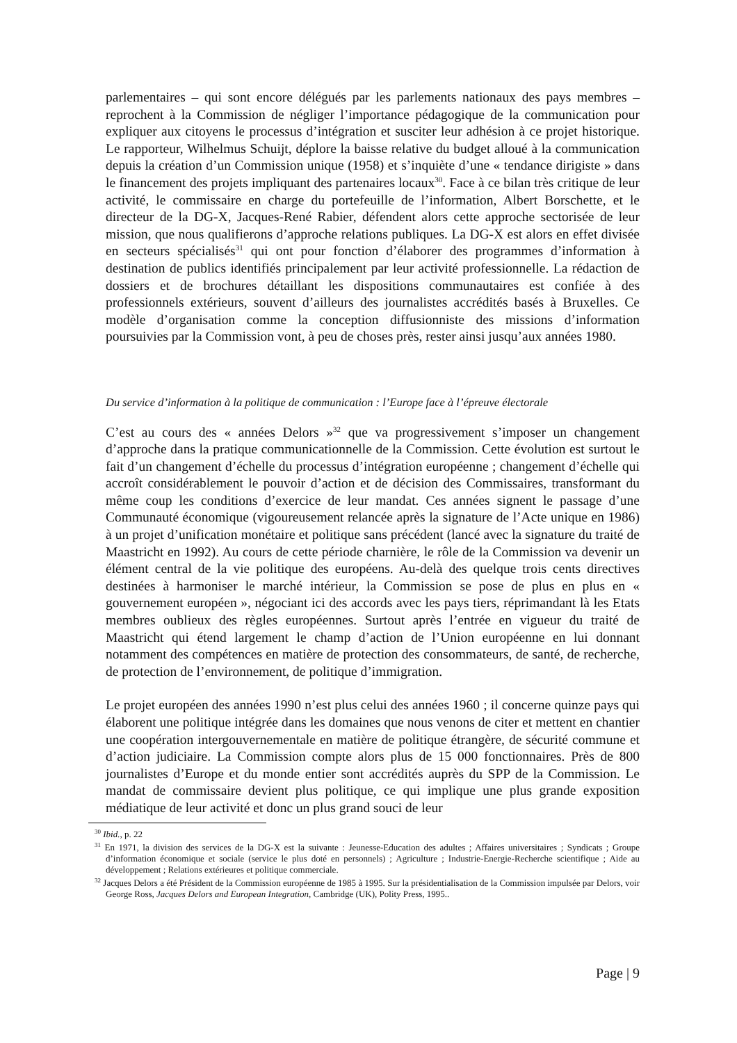parlementaires – qui sont encore délégués par les parlements nationaux des pays membres – reprochent à la Commission de négliger l’importance pédagogique de la communication pour expliquer aux citoyens le processus d’intégration et susciter leur adhésion à ce projet historique. Le rapporteur, Wilhelmus Schuijt, déplore la baisse relative du budget alloué à la communication depuis la création d’un Commission unique (1958) et s’inquiète d’une « tendance dirigiste » dans le financement des projets impliquant des partenaires locaux<sup>30</sup>. Face à ce bilan très critique de leur activité, le commissaire en charge du portefeuille de l’information, Albert Borschette, et le directeur de la DG-X, Jacques-René Rabier, défendent alors cette approche sectorisée de leur mission, que nous qualifierons d’approche relations publiques. La DG-X est alors en effet divisée en secteurs spécialisés<sup>31</sup> qui ont pour fonction d’élaborer des programmes d’information à destination de publics identifiés principalement par leur activité professionnelle. La rédaction de dossiers et de brochures détaillant les dispositions communautaires est confiée à des professionnels extérieurs, souvent d’ailleurs des journalistes accrédités basés à Bruxelles. Ce modèle d’organisation comme la conception diffusionniste des missions d’information poursuivies par la Commission vont, à peu de choses près, rester ainsi jusqu’aux années 1980.
Du service d’information à la politique de communication : l’Europe face à l’épreuve électorale
C’est au cours des « années Delors »<sup>32</sup> que va progressivement s’imposer un changement d’approche dans la pratique communicationnelle de la Commission. Cette évolution est surtout le fait d’un changement d’échelle du processus d’intégration européenne ; changement d’échelle qui accroît considérablement le pouvoir d’action et de décision des Commissaires, transformant du même coup les conditions d’exercice de leur mandat. Ces années signent le passage d’une Communauté économique (vigoureusement relancée après la signature de l’Acte unique en 1986) à un projet d’unification monétaire et politique sans précédent (lancé avec la signature du traité de Maastricht en 1992). Au cours de cette période charnière, le rôle de la Commission va devenir un élément central de la vie politique des européens. Au-delà des quelque trois cents directives destinées à harmoniser le marché intérieur, la Commission se pose de plus en plus en « gouvernement européen », négociant ici des accords avec les pays tiers, réprimandant là les Etats membres oublieux des règles européennes. Surtout après l’entrée en vigueur du traité de Maastricht qui étend largement le champ d’action de l’Union européenne en lui donnant notamment des compétences en matière de protection des consommateurs, de santé, de recherche, de protection de l’environnement, de politique d’immigration.
Le projet européen des années 1990 n’est plus celui des années 1960 ; il concerne quinze pays qui élaborent une politique intégrée dans les domaines que nous venons de citer et mettent en chantier une coopération intergouvernementale en matière de politique étrangère, de sécurité commune et d’action judiciaire. La Commission compte alors plus de 15 000 fonctionnaires. Près de 800 journalistes d’Europe et du monde entier sont accrédités auprès du SPP de la Commission. Le mandat de commissaire devient plus politique, ce qui implique une plus grande exposition médiatique de leur activité et donc un plus grand souci de leur
<sup>30</sup> Ibid., p. 22
<sup>31</sup> En 1971, la division des services de la DG-X est la suivante : Jeunesse-Education des adultes ; Affaires universitaires ; Syndicats ; Groupe d’information économique et sociale (service le plus doté en personnels) ; Agriculture ; Industrie-Energie-Recherche scientifique ; Aide au développement ; Relations extérieures et politique commerciale.
<sup>32</sup> Jacques Delors a été Président de la Commission européenne de 1985 à 1995. Sur la présidentialisation de la Commission impulsée par Delors, voir George Ross, Jacques Delors and European Integration, Cambridge (UK), Polity Press, 1995..
Page | 9